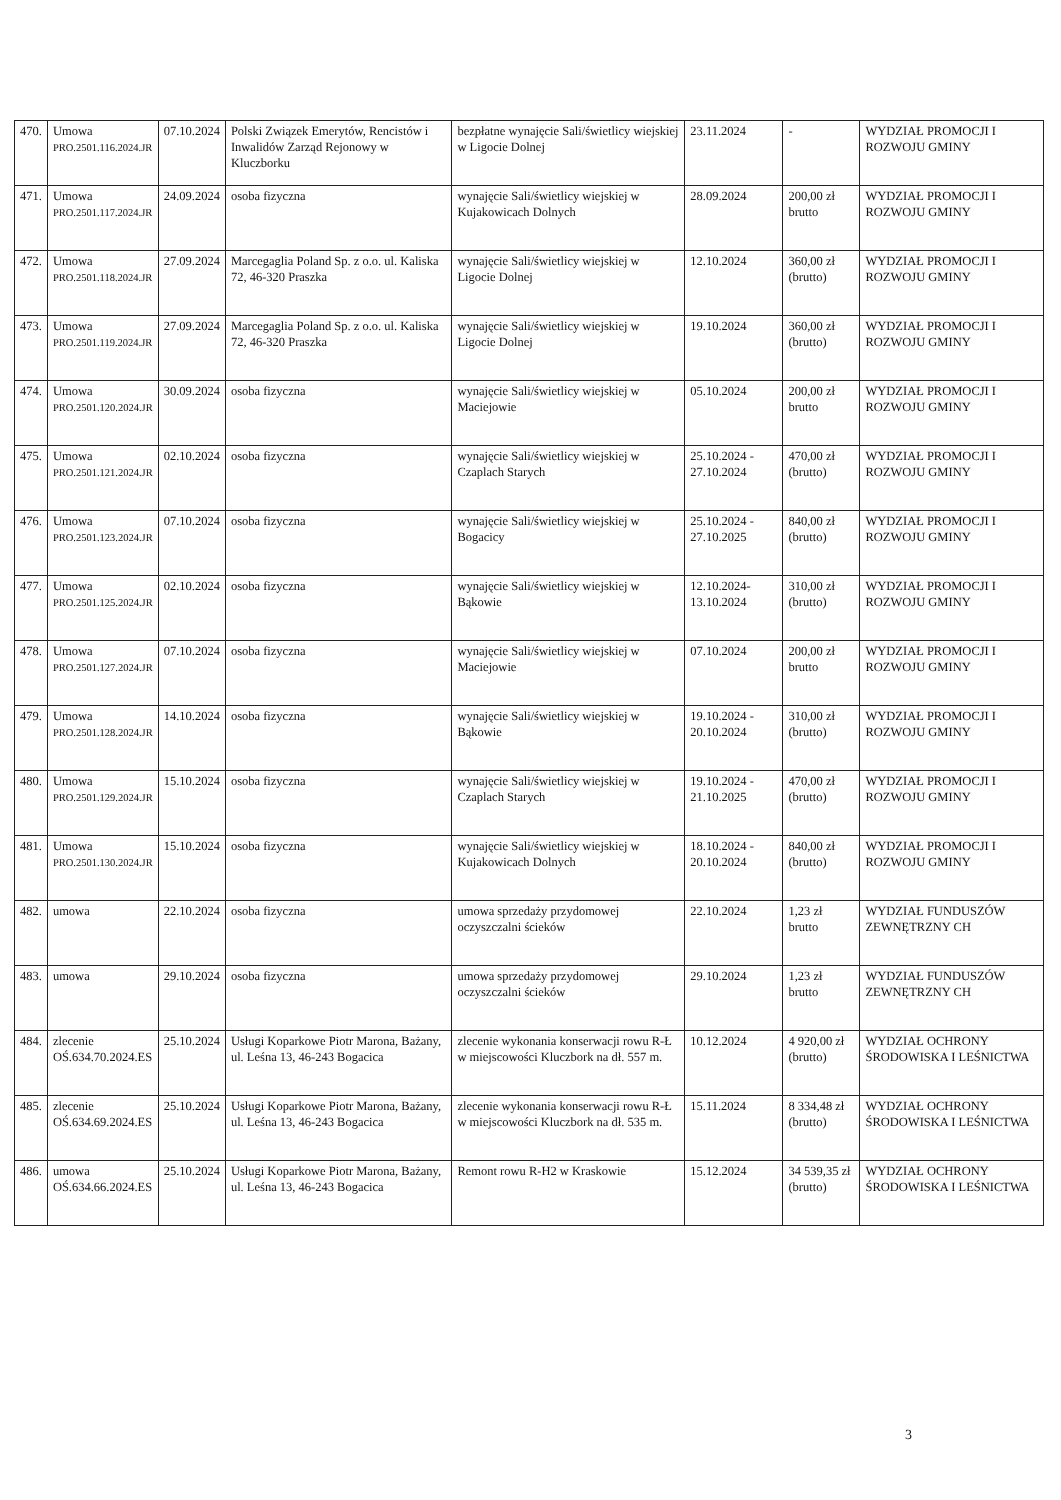| 470. | Umowa PRO.2501.116.2024.JR | 07.10.2024 | Polski Związek Emerytów, Rencistów i Inwalidów Zarząd Rejonowy w Kluczborku | bezpłatne wynajęcie Sali/świetlicy wiejskiej w Ligocie Dolnej | 23.11.2024 | - | WYDZIAŁ PROMOCJI I ROZWOJU GMINY |
| 471. | Umowa PRO.2501.117.2024.JR | 24.09.2024 | osoba fizyczna | wynajęcie Sali/świetlicy wiejskiej w Kujakowicach Dolnych | 28.09.2024 | 200,00 zł brutto | WYDZIAŁ PROMOCJI I ROZWOJU GMINY |
| 472. | Umowa PRO.2501.118.2024.JR | 27.09.2024 | Marcegaglia Poland Sp. z o.o. ul. Kaliska 72, 46-320 Praszka | wynajęcie Sali/świetlicy wiejskiej w Ligocie Dolnej | 12.10.2024 | 360,00 zł (brutto) | WYDZIAŁ PROMOCJI I ROZWOJU GMINY |
| 473. | Umowa PRO.2501.119.2024.JR | 27.09.2024 | Marcegaglia Poland Sp. z o.o. ul. Kaliska 72, 46-320 Praszka | wynajęcie Sali/świetlicy wiejskiej w Ligocie Dolnej | 19.10.2024 | 360,00 zł (brutto) | WYDZIAŁ PROMOCJI I ROZWOJU GMINY |
| 474. | Umowa PRO.2501.120.2024.JR | 30.09.2024 | osoba fizyczna | wynajęcie Sali/świetlicy wiejskiej w Maciejowie | 05.10.2024 | 200,00 zł brutto | WYDZIAŁ PROMOCJI I ROZWOJU GMINY |
| 475. | Umowa PRO.2501.121.2024.JR | 02.10.2024 | osoba fizyczna | wynajęcie Sali/świetlicy wiejskiej w Czaplach Starych | 25.10.2024 - 27.10.2024 | 470,00 zł (brutto) | WYDZIAŁ PROMOCJI I ROZWOJU GMINY |
| 476. | Umowa PRO.2501.123.2024.JR | 07.10.2024 | osoba fizyczna | wynajęcie Sali/świetlicy wiejskiej w Bogacicy | 25.10.2024 - 27.10.2025 | 840,00 zł (brutto) | WYDZIAŁ PROMOCJI I ROZWOJU GMINY |
| 477. | Umowa PRO.2501.125.2024.JR | 02.10.2024 | osoba fizyczna | wynajęcie Sali/świetlicy wiejskiej w Bąkowie | 12.10.2024- 13.10.2024 | 310,00 zł (brutto) | WYDZIAŁ PROMOCJI I ROZWOJU GMINY |
| 478. | Umowa PRO.2501.127.2024.JR | 07.10.2024 | osoba fizyczna | wynajęcie Sali/świetlicy wiejskiej w Maciejowie | 07.10.2024 | 200,00 zł brutto | WYDZIAŁ PROMOCJI I ROZWOJU GMINY |
| 479. | Umowa PRO.2501.128.2024.JR | 14.10.2024 | osoba fizyczna | wynajęcie Sali/świetlicy wiejskiej w Bąkowie | 19.10.2024 - 20.10.2024 | 310,00 zł (brutto) | WYDZIAŁ PROMOCJI I ROZWOJU GMINY |
| 480. | Umowa PRO.2501.129.2024.JR | 15.10.2024 | osoba fizyczna | wynajęcie Sali/świetlicy wiejskiej w Czaplach Starych | 19.10.2024 - 21.10.2025 | 470,00 zł (brutto) | WYDZIAŁ PROMOCJI I ROZWOJU GMINY |
| 481. | Umowa PRO.2501.130.2024.JR | 15.10.2024 | osoba fizyczna | wynajęcie Sali/świetlicy wiejskiej w Kujakowicach Dolnych | 18.10.2024 - 20.10.2024 | 840,00 zł (brutto) | WYDZIAŁ PROMOCJI I ROZWOJU GMINY |
| 482. | umowa | 22.10.2024 | osoba fizyczna | umowa sprzedaży przydomowej oczyszczalni ścieków | 22.10.2024 | 1,23 zł brutto | WYDZIAŁ FUNDUSZÓW ZEWNĘTRZNY CH |
| 483. | umowa | 29.10.2024 | osoba fizyczna | umowa sprzedaży przydomowej oczyszczalni ścieków | 29.10.2024 | 1,23 zł brutto | WYDZIAŁ FUNDUSZÓW ZEWNĘTRZNY CH |
| 484. | zlecenie OŚ.634.70.2024.ES | 25.10.2024 | Usługi Koparkowe Piotr Marona, Bażany, ul. Leśna 13, 46-243 Bogacica | zlecenie wykonania konserwacji rowu R-Ł w miejscowości Kluczbork na dł. 557 m. | 10.12.2024 | 4 920,00 zł (brutto) | WYDZIAŁ OCHRONY ŚRODOWISKA I LEŚNICTWA |
| 485. | zlecenie OŚ.634.69.2024.ES | 25.10.2024 | Usługi Koparkowe Piotr Marona, Bażany, ul. Leśna 13, 46-243 Bogacica | zlecenie wykonania konserwacji rowu R-Ł w miejscowości Kluczbork na dł. 535 m. | 15.11.2024 | 8 334,48 zł (brutto) | WYDZIAŁ OCHRONY ŚRODOWISKA I LEŚNICTWA |
| 486. | umowa OŚ.634.66.2024.ES | 25.10.2024 | Usługi Koparkowe Piotr Marona, Bażany, ul. Leśna 13, 46-243 Bogacica | Remont rowu R-H2 w Kraskowie | 15.12.2024 | 34 539,35 zł (brutto) | WYDZIAŁ OCHRONY ŚRODOWISKA I LEŚNICTWA |
3